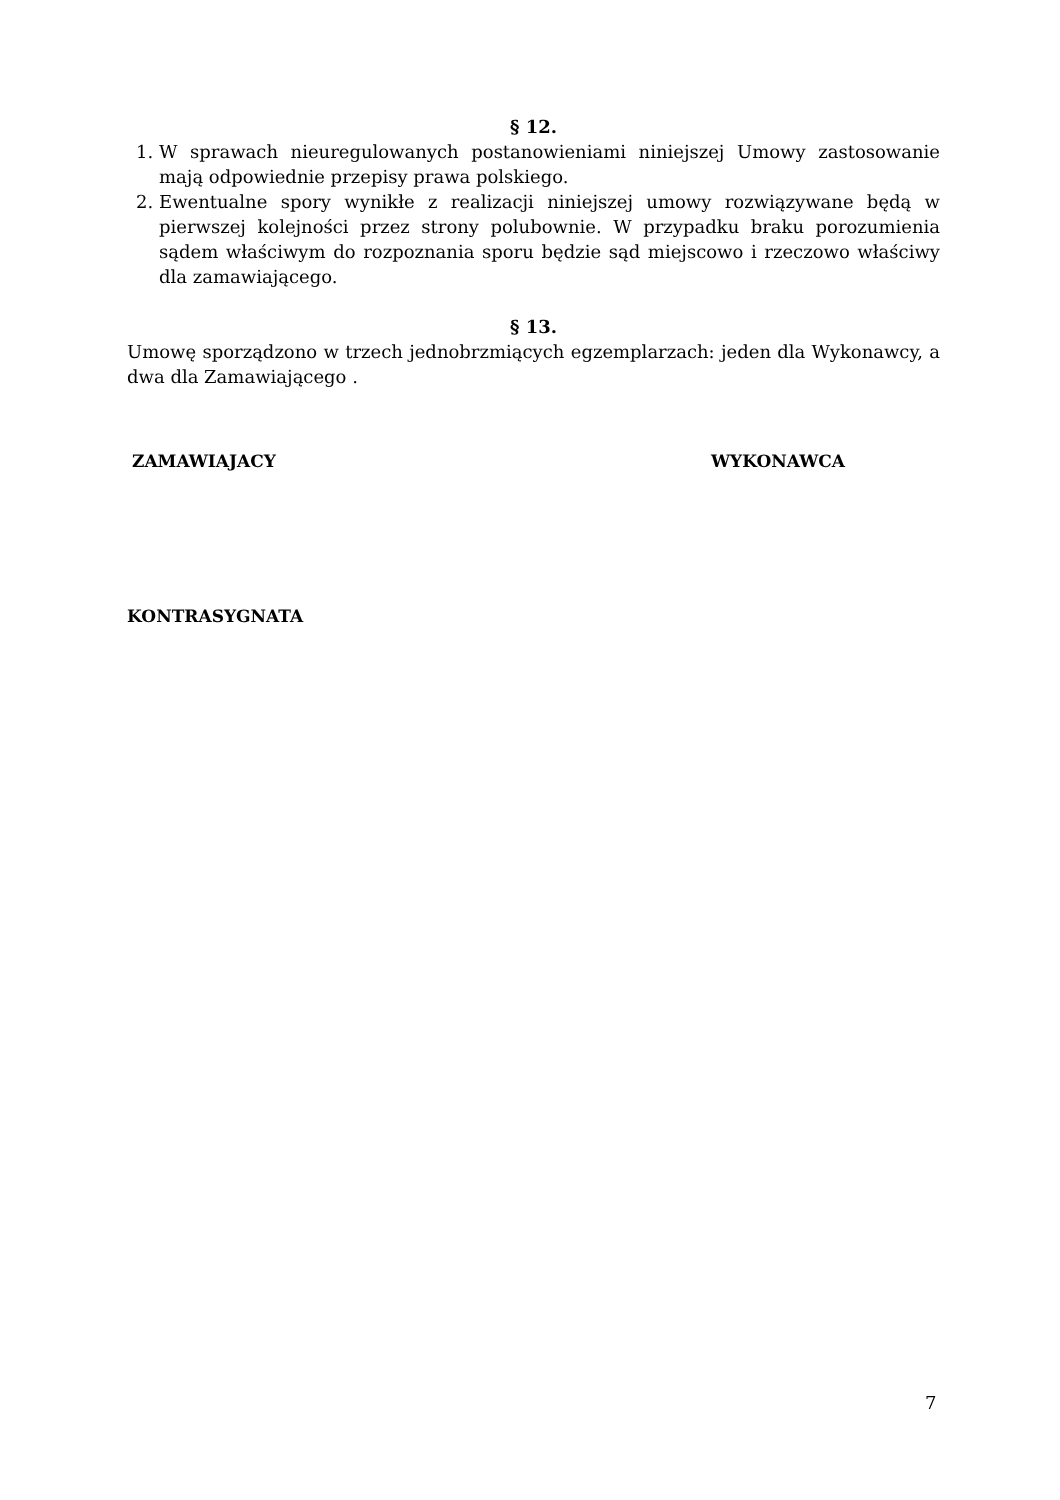§ 12.
1. W sprawach nieuregulowanych postanowieniami niniejszej Umowy zastosowanie mają odpowiednie przepisy prawa polskiego.
2. Ewentualne spory wynikłe z realizacji niniejszej umowy rozwiązywane będą w pierwszej kolejności przez strony polubownie. W przypadku braku porozumienia sądem właściwym do rozpoznania sporu będzie sąd miejscowo i rzeczowo właściwy dla zamawiającego.
§ 13.
Umowę sporządzono w trzech jednobrzmiących egzemplarzach: jeden dla Wykonawcy, a dwa dla Zamawiającego .
ZAMAWIAJACY WYKONAWCA
KONTRASYGNATA
7